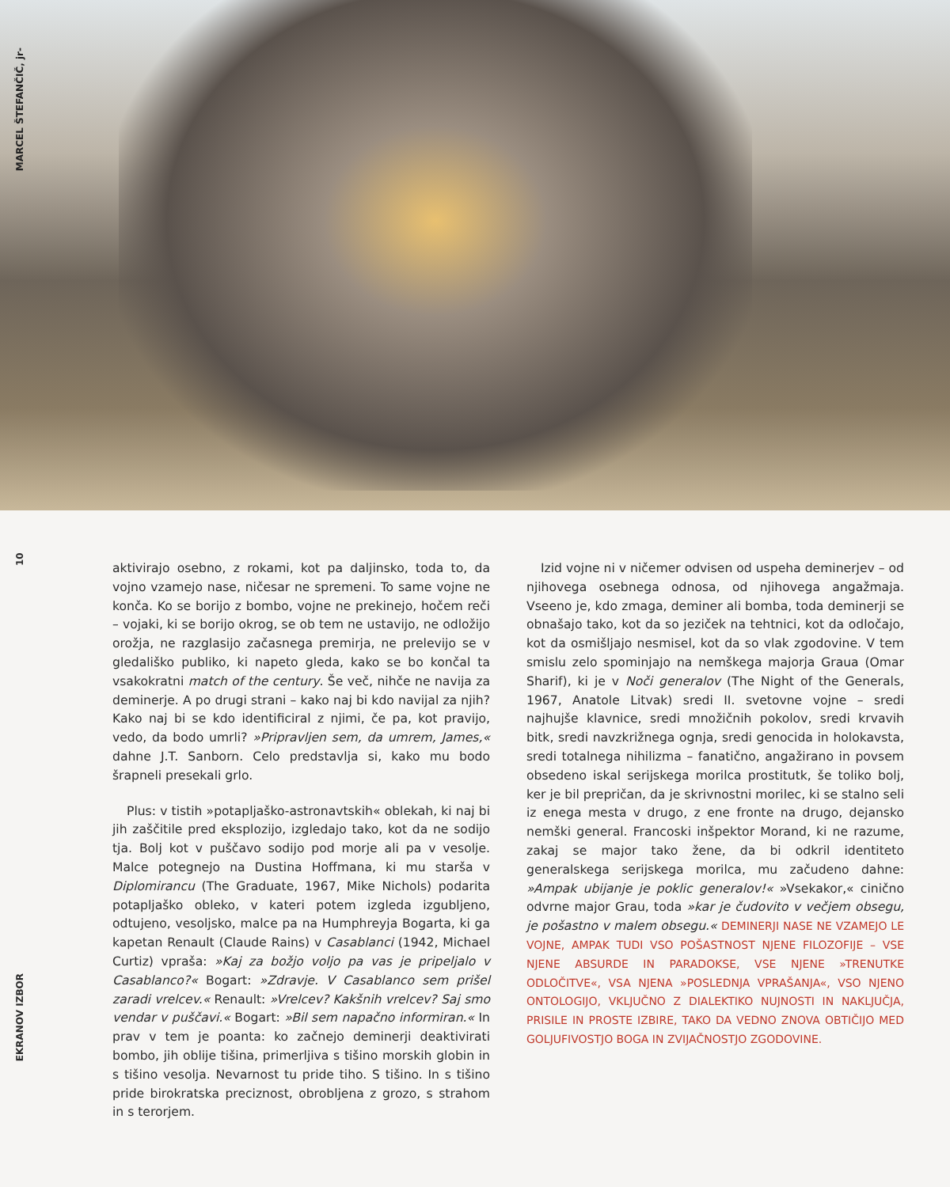MARCEL ŠTEFANČIČ, jr-
10
EKRANOV IZBOR
aktivirajo osebno, z rokami, kot pa daljinsko, toda to, da vojno vzamejo nase, ničesar ne spremeni. To same vojne ne konča. Ko se borijo z bombo, vojne ne prekinejo, hočem reči – vojaki, ki se borijo okrog, se ob tem ne ustavijo, ne odložijo orožja, ne razglasijo začasnega premirja, ne prelevijo se v gledališko publiko, ki napeto gleda, kako se bo končal ta vsakokratni match of the century. Še več, nihče ne navija za deminerje. A po drugi strani – kako naj bi kdo navijal za njih? Kako naj bi se kdo identificiral z njimi, če pa, kot pravijo, vedo, da bodo umrli? »Pripravljen sem, da umrem, James,« dahne J.T. Sanborn. Celo predstavlja si, kako mu bodo šrapneli presekali grlo.
Plus: v tistih »potapljaško-astronavtskih« oblekah, ki naj bi jih zaščitile pred eksplozijo, izgledajo tako, kot da ne sodijo tja. Bolj kot v puščavo sodijo pod morje ali pa v vesolje. Malce potegnejo na Dustina Hoffmana, ki mu starša v Diplomirancu (The Graduate, 1967, Mike Nichols) podarita potapljaško obleko, v kateri potem izgleda izgubljeno, odtujeno, vesoljsko, malce pa na Humphreyja Bogarta, ki ga kapetan Renault (Claude Rains) v Casablanci (1942, Michael Curtiz) vpraša: »Kaj za božjo voljo pa vas je pripeljalo v Casablanco?« Bogart: »Zdravje. V Casablanco sem prišel zaradi vrelcev.« Renault: »Vrelcev? Kakšnih vrelcev? Saj smo vendar v puščavi.« Bogart: »Bil sem napačno informiran.« In prav v tem je poanta: ko začnejo deminerji deaktivirati bombo, jih oblije tišina, primerljiva s tišino morskih globin in s tišino vesolja. Nevarnost tu pride tiho. S tišino. In s tišino pride birokratska preciznost, obrobljena z grozo, s strahom in s terorjem.
Izid vojne ni v ničemer odvisen od uspeha deminerjev – od njihovega osebnega odnosa, od njihovega angažmaja. Vseeno je, kdo zmaga, deminer ali bomba, toda deminerji se obnašajo tako, kot da so jeziček na tehtnici, kot da odločajo, kot da osmišljajo nesmisel, kot da so vlak zgodovine. V tem smislu zelo spominjajo na nemškega majorja Graua (Omar Sharif), ki je v Noči generalov (The Night of the Generals, 1967, Anatole Litvak) sredi II. svetovne vojne – sredi najhujše klavnice, sredi množičnih pokolov, sredi krvavih bitk, sredi navzkrižnega ognja, sredi genocida in holokavsta, sredi totalnega nihilizma – fanatično, angažirano in povsem obsedeno iskal serijskega morilca prostitutk, še toliko bolj, ker je bil prepričan, da je skrivnostni morilec, ki se stalno seli iz enega mesta v drugo, z ene fronte na drugo, dejansko nemški general. Francoski inšpektor Morand, ki ne razume, zakaj se major tako žene, da bi odkril identiteto generalskega serijskega morilca, mu začudeno dahne: »Ampak ubijanje je poklic generalov!« »Vsekakor,« cinično odvrne major Grau, toda »kar je čudovito v večjem obsegu, je pošastno v malem obsegu.« DEMINERJI NASE NE VZAMEJO LE VOJNE, AMPAK TUDI VSO POŠASTNOST NJENE FILOZOFIJE – VSE NJENE ABSURDE IN PARADOKSE, VSE NJENE »TRENUTKE ODLOČITVE«, VSA NJENA »POSLEDNJA VPRAŠANJA«, VSO NJENO ONTOLOGIJO, VKLJUČNO Z DIALEKTIKO NUJNOSTI IN NAKLJUČJA, PRISILE IN PROSTE IZBIRE, TAKO DA VEDNO ZNOVA OBTIČIJO MED GOLJUFIVOSTJO BOGA IN ZVIJAČNOSTJO ZGODOVINE.